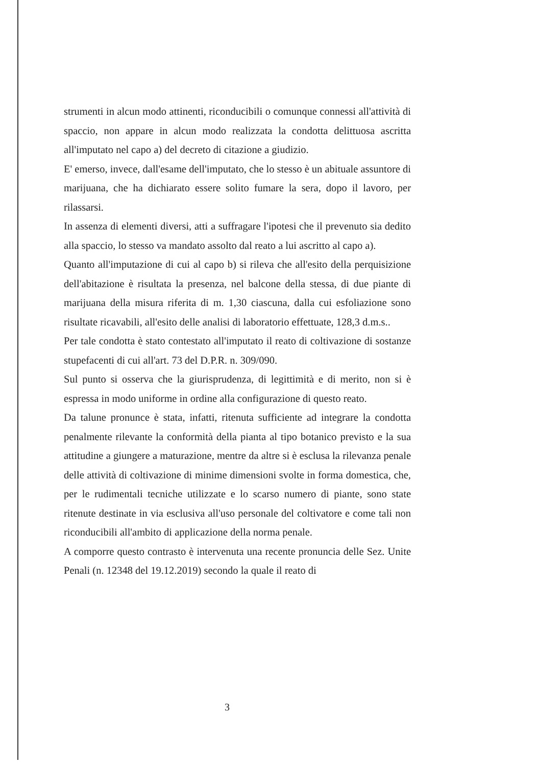strumenti in alcun modo attinenti, riconducibili o comunque connessi all'attività di spaccio, non appare in alcun modo realizzata la condotta delittuosa ascritta all'imputato nel capo a) del decreto di citazione a giudizio.
E' emerso, invece, dall'esame dell'imputato, che lo stesso è un abituale assuntore di marijuana, che ha dichiarato essere solito fumare la sera, dopo il lavoro, per rilassarsi.
In assenza di elementi diversi, atti a suffragare l'ipotesi che il prevenuto sia dedito alla spaccio, lo stesso va mandato assolto dal reato a lui ascritto al capo a).
Quanto all'imputazione di cui al capo b) si rileva che all'esito della perquisizione dell'abitazione è risultata la presenza, nel balcone della stessa, di due piante di marijuana della misura riferita di m. 1,30 ciascuna, dalla cui esfoliazione sono risultate ricavabili, all'esito delle analisi di laboratorio effettuate, 128,3 d.m.s..
Per tale condotta è stato contestato all'imputato il reato di coltivazione di sostanze stupefacenti di cui all'art. 73 del D.P.R. n. 309/090.
Sul punto si osserva che la giurisprudenza, di legittimità e di merito, non si è espressa in modo uniforme in ordine alla configurazione di questo reato.
Da talune pronunce è stata, infatti, ritenuta sufficiente ad integrare la condotta penalmente rilevante la conformità della pianta al tipo botanico previsto e la sua attitudine a giungere a maturazione, mentre da altre si è esclusa la rilevanza penale delle attività di coltivazione di minime dimensioni svolte in forma domestica, che, per le rudimentali tecniche utilizzate e lo scarso numero di piante, sono state ritenute destinate in via esclusiva all'uso personale del coltivatore e come tali non riconducibili all'ambito di applicazione della norma penale.
A comporre questo contrasto è intervenuta una recente pronuncia delle Sez. Unite Penali (n. 12348 del 19.12.2019) secondo la quale il reato di
3